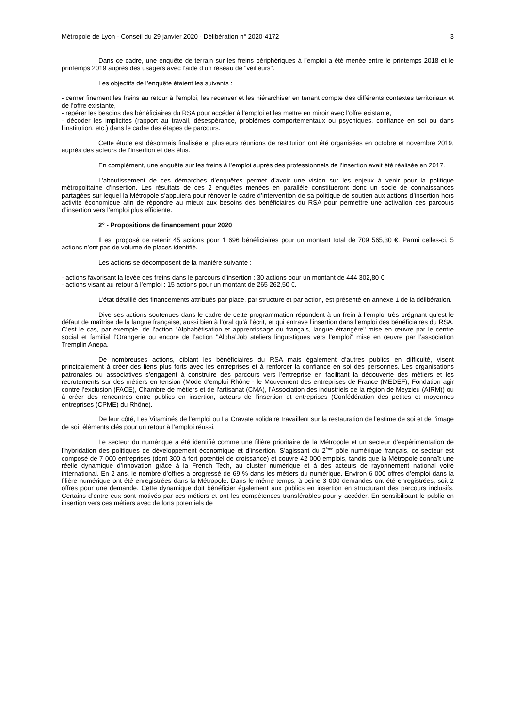Métropole de Lyon - Conseil du 29 janvier 2020 - Délibération n° 2020-4172 3
Dans ce cadre, une enquête de terrain sur les freins périphériques à l’emploi a été menée entre le printemps 2018 et le printemps 2019 auprès des usagers avec l’aide d’un réseau de "veilleurs".
Les objectifs de l’enquête étaient les suivants :
- cerner finement les freins au retour à l’emploi, les recenser et les hiérarchiser en tenant compte des différents contextes territoriaux et de l’offre existante,
- repérer les besoins des bénéficiaires du RSA pour accéder à l’emploi et les mettre en miroir avec l’offre existante,
- décoder les implicites (rapport au travail, désespérance, problèmes comportementaux ou psychiques, confiance en soi ou dans l’institution, etc.) dans le cadre des étapes de parcours.
Cette étude est désormais finalisée et plusieurs réunions de restitution ont été organisées en octobre et novembre 2019, auprès des acteurs de l’insertion et des élus.
En complément, une enquête sur les freins à l’emploi auprès des professionnels de l’insertion avait été réalisée en 2017.
L’aboutissement de ces démarches d’enquêtes permet d’avoir une vision sur les enjeux à venir pour la politique métropolitaine d’insertion. Les résultats de ces 2 enquêtes menées en parallèle constitueront donc un socle de connaissances partagées sur lequel la Métropole s’appuiera pour rénover le cadre d’intervention de sa politique de soutien aux actions d’insertion hors activité économique afin de répondre au mieux aux besoins des bénéficiaires du RSA pour permettre une activation des parcours d’insertion vers l’emploi plus efficiente.
2° - Propositions de financement pour 2020
Il est proposé de retenir 45 actions pour 1 696 bénéficiaires pour un montant total de 709 565,30 €. Parmi celles-ci, 5 actions n’ont pas de volume de places identifié.
Les actions se décomposent de la manière suivante :
- actions favorisant la levée des freins dans le parcours d’insertion : 30 actions pour un montant de 444 302,80 €,
- actions visant au retour à l’emploi : 15 actions pour un montant de 265 262,50 €.
L’état détaillé des financements attribués par place, par structure et par action, est présenté en annexe 1 de la délibération.
Diverses actions soutenues dans le cadre de cette programmation répondent à un frein à l’emploi très prégnant qu’est le défaut de maîtrise de la langue française, aussi bien à l’oral qu’à l’écrit, et qui entrave l’insertion dans l’emploi des bénéficiaires du RSA. C’est le cas, par exemple, de l’action "Alphabétisation et apprentissage du français, langue étrangère" mise en œuvre par le centre social et familial l’Orangerie ou encore de l’action "Alpha’Job ateliers linguistiques vers l’emploi" mise en œuvre par l’association Tremplin Anepa.
De nombreuses actions, ciblant les bénéficiaires du RSA mais également d’autres publics en difficulté, visent principalement à créer des liens plus forts avec les entreprises et à renforcer la confiance en soi des personnes. Les organisations patronales ou associatives s’engagent à construire des parcours vers l’entreprise en facilitant la découverte des métiers et les recrutements sur des métiers en tension (Mode d’emploi Rhône - le Mouvement des entreprises de France (MEDEF), Fondation agir contre l’exclusion (FACE), Chambre de métiers et de l'artisanat (CMA), l’Association des industriels de la région de Meyzieu (AIRM)) ou à créer des rencontres entre publics en insertion, acteurs de l’insertion et entreprises (Confédération des petites et moyennes entreprises (CPME) du Rhône).
De leur côté, Les Vitaminés de l’emploi ou La Cravate solidaire travaillent sur la restauration de l’estime de soi et de l’image de soi, éléments clés pour un retour à l’emploi réussi.
Le secteur du numérique a été identifié comme une filière prioritaire de la Métropole et un secteur d’expérimentation de l’hybridation des politiques de développement économique et d’insertion. S'agissant du 2<sup>ème</sup> pôle numérique français, ce secteur est composé de 7 000 entreprises (dont 300 à fort potentiel de croissance) et couvre 42 000 emplois, tandis que la Métropole connaît une réelle dynamique d’innovation grâce à la French Tech, au cluster numérique et à des acteurs de rayonnement national voire international. En 2 ans, le nombre d’offres a progressé de 69 % dans les métiers du numérique. Environ 6 000 offres d’emploi dans la filière numérique ont été enregistrées dans la Métropole. Dans le même temps, à peine 3 000 demandes ont été enregistrées, soit 2 offres pour une demande. Cette dynamique doit bénéficier également aux publics en insertion en structurant des parcours inclusifs. Certains d’entre eux sont motivés par ces métiers et ont les compétences transférables pour y accéder. En sensibilisant le public en insertion vers ces métiers avec de forts potentiels de